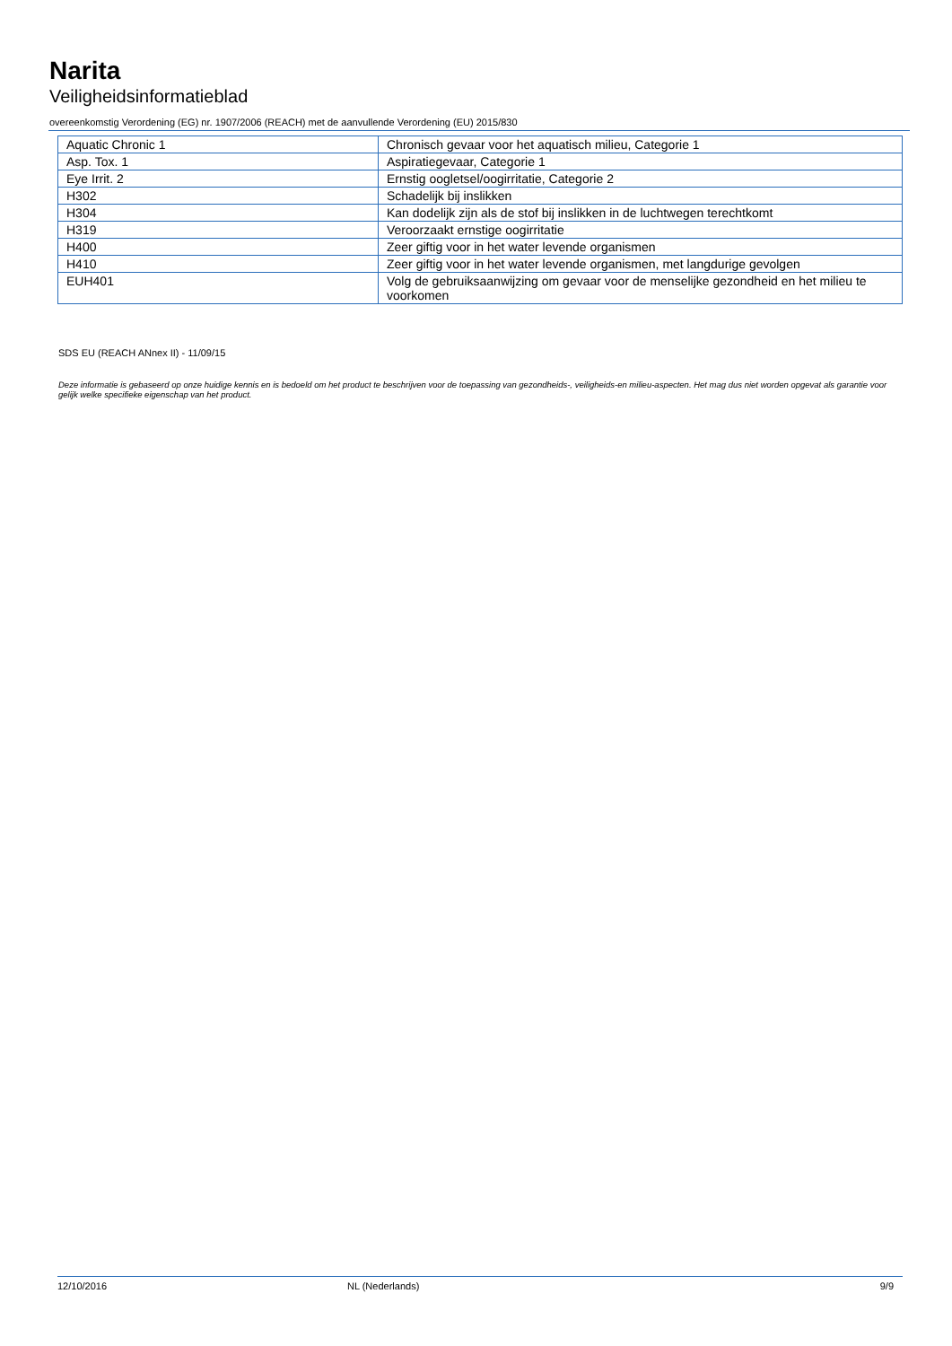Narita
Veiligheidsinformatieblad
overeenkomstig Verordening (EG) nr. 1907/2006 (REACH) met de aanvullende Verordening (EU) 2015/830
| Aquatic Chronic 1 | Chronisch gevaar voor het aquatisch milieu, Categorie 1 |
| Asp. Tox. 1 | Aspiratiegevaar, Categorie 1 |
| Eye Irrit. 2 | Ernstig oogletsel/oogirritatie, Categorie 2 |
| H302 | Schadelijk bij inslikken |
| H304 | Kan dodelijk zijn als de stof bij inslikken in de luchtwegen terechtkomt |
| H319 | Veroorzaakt ernstige oogirritatie |
| H400 | Zeer giftig voor in het water levende organismen |
| H410 | Zeer giftig voor in het water levende organismen, met langdurige gevolgen |
| EUH401 | Volg de gebruiksaanwijzing om gevaar voor de menselijke gezondheid en het milieu te voorkomen |
SDS EU (REACH ANnex II) - 11/09/15
Deze informatie is gebaseerd op onze huidige kennis en is bedoeld om het product te beschrijven voor de toepassing van gezondheids-, veiligheids-en milieu-aspecten. Het mag dus niet worden opgevat als garantie voor gelijk welke specifieke eigenschap van het product.
12/10/2016 NL (Nederlands) 9/9